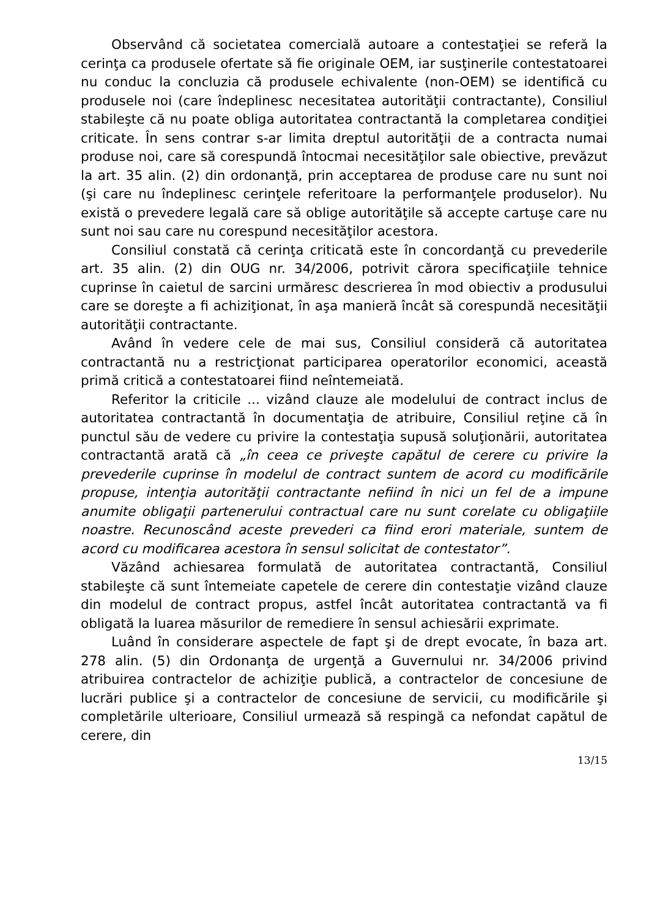Observând că societatea comercială autoare a contestaţiei se referă la cerinţa ca produsele ofertate să fie originale OEM, iar susţinerile contestatoarei nu conduc la concluzia că produsele echivalente (non-OEM) se identifică cu produsele noi (care îndeplinesc necesitatea autorităţii contractante), Consiliul stabileşte că nu poate obliga autoritatea contractantă la completarea condiţiei criticate. În sens contrar s-ar limita dreptul autorităţii de a contracta numai produse noi, care să corespundă întocmai necesităţilor sale obiective, prevăzut la art. 35 alin. (2) din ordonanţă, prin acceptarea de produse care nu sunt noi (şi care nu îndeplinesc cerinţele referitoare la performanţele produselor). Nu există o prevedere legală care să oblige autorităţile să accepte cartuşe care nu sunt noi sau care nu corespund necesităţilor acestora.
Consiliul constată că cerinţa criticată este în concordanţă cu prevederile art. 35 alin. (2) din OUG nr. 34/2006, potrivit cărora specificaţiile tehnice cuprinse în caietul de sarcini urmăresc descrierea în mod obiectiv a produsului care se doreşte a fi achiziţionat, în aşa manieră încât să corespundă necesităţii autorităţii contractante.
Având în vedere cele de mai sus, Consiliul consideră că autoritatea contractantă nu a restricţionat participarea operatorilor economici, această primă critică a contestatoarei fiind neîntemeiată.
Referitor la criticile ... vizând clauze ale modelului de contract inclus de autoritatea contractantă în documentaţia de atribuire, Consiliul reţine că în punctul său de vedere cu privire la contestaţia supusă soluţionării, autoritatea contractantă arată că „în ceea ce priveşte capătul de cerere cu privire la prevederile cuprinse în modelul de contract suntem de acord cu modificările propuse, intenţia autorităţii contractante nefiind în nici un fel de a impune anumite obligaţii partenerului contractual care nu sunt corelate cu obligaţiile noastre. Recunoscând aceste prevederi ca fiind erori materiale, suntem de acord cu modificarea acestora în sensul solicitat de contestator”.
Văzând achiesarea formulată de autoritatea contractantă, Consiliul stabileşte că sunt întemeiate capetele de cerere din contestaţie vizând clauze din modelul de contract propus, astfel încât autoritatea contractantă va fi obligată la luarea măsurilor de remediere în sensul achiesării exprimate.
Luând în considerare aspectele de fapt şi de drept evocate, în baza art. 278 alin. (5) din Ordonanţa de urgenţă a Guvernului nr. 34/2006 privind atribuirea contractelor de achiziţie publică, a contractelor de concesiune de lucrări publice şi a contractelor de concesiune de servicii, cu modificările şi completările ulterioare, Consiliul urmează să respingă ca nefondat capătul de cerere, din
13/15